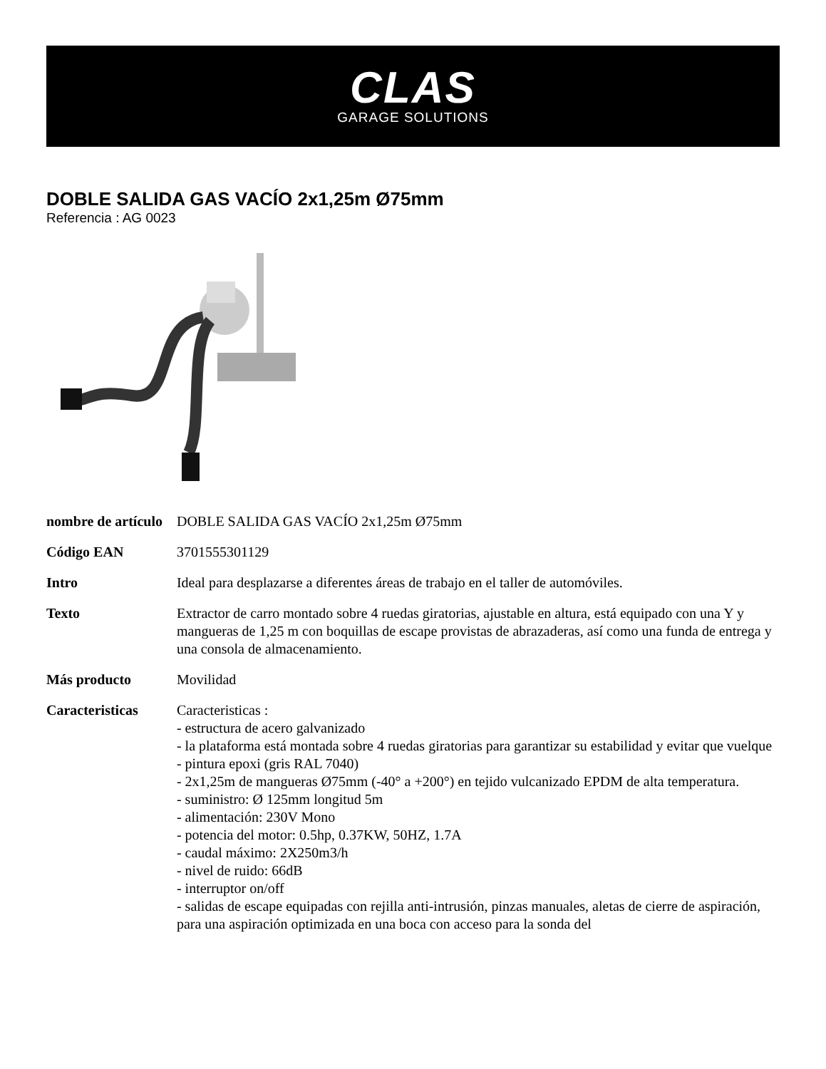CLAS
GARAGE SOLUTIONS
DOBLE SALIDA GAS VACÍO 2x1,25m Ø75mm
Referencia : AG 0023
| nombre de artículo | DOBLE SALIDA GAS VACÍO 2x1,25m Ø75mm |
| Código EAN | 3701555301129 |
| Intro | Ideal para desplazarse a diferentes áreas de trabajo en el taller de automóviles. |
| Texto | Extractor de carro montado sobre 4 ruedas giratorias, ajustable en altura, está equipado con una Y y mangueras de 1,25 m con boquillas de escape provistas de abrazaderas, así como una funda de entrega y una consola de almacenamiento. |
| Más producto | Movilidad |
| Caracteristicas | Caracteristicas : - estructura de acero galvanizado - la plataforma está montada sobre 4 ruedas giratorias para garantizar su estabilidad y evitar que vuelque - pintura epoxi (gris RAL 7040) - 2x1,25m de mangueras Ø75mm (-40° a +200°) en tejido vulcanizado EPDM de alta temperatura. - suministro: Ø 125mm longitud 5m - alimentación: 230V Mono - potencia del motor: 0.5hp, 0.37KW, 50HZ, 1.7A - caudal máximo: 2X250m3/h - nivel de ruido: 66dB - interruptor on/off - salidas de escape equipadas con rejilla anti-intrusión, pinzas manuales, aletas de cierre de aspiración, para una aspiración optimizada en una boca con acceso para la sonda del |